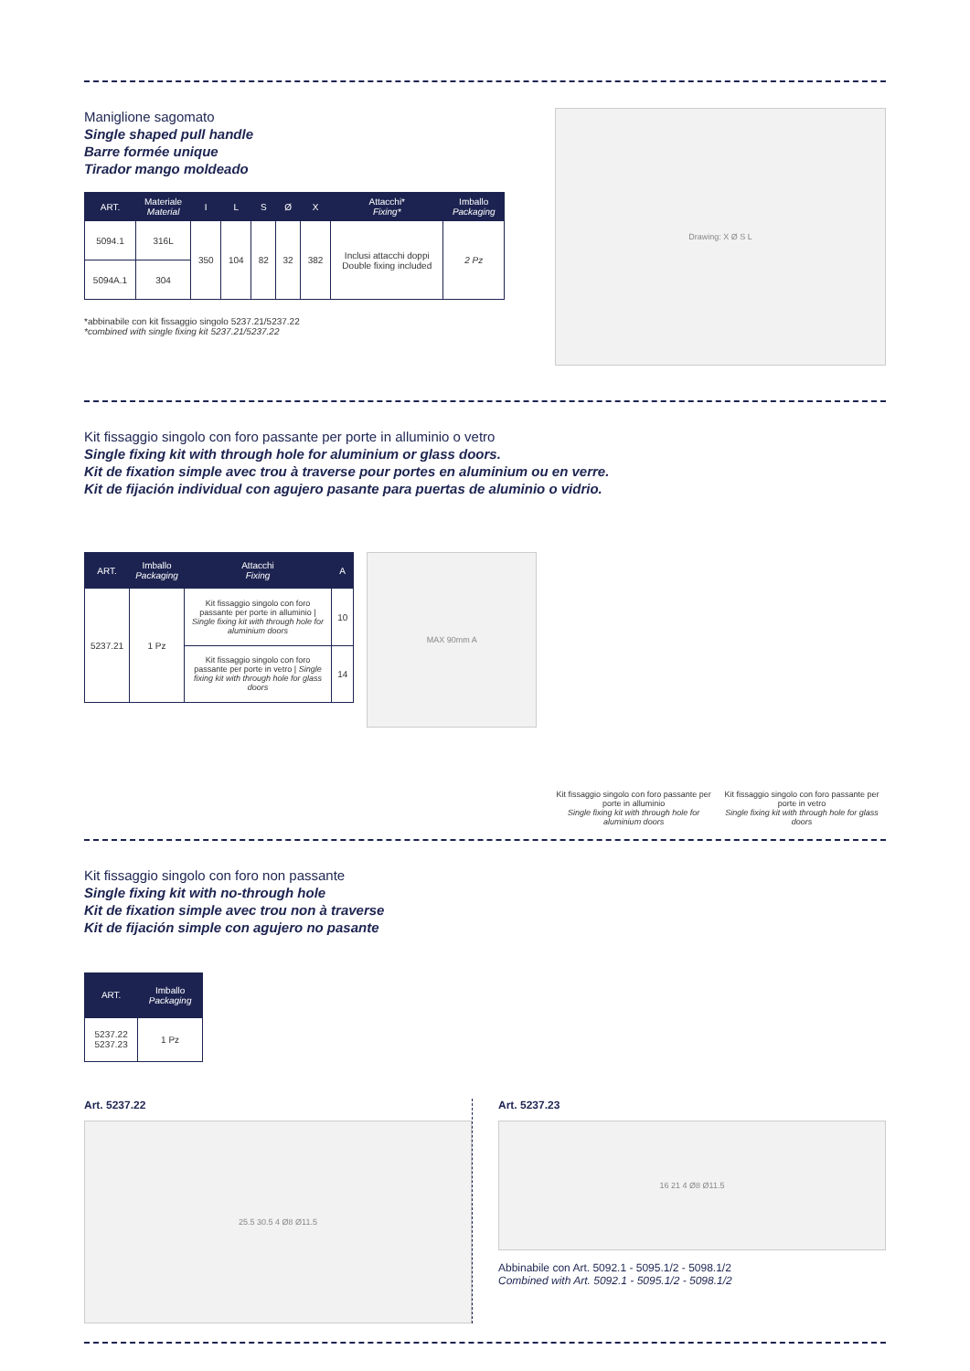Maniglione sagomato
Single shaped pull handle
Barre formée unique
Tirador mango moldeado
| ART. | Materiale Material | I | L | S | Ø | X | Attacchi* Fixing* | Imballo Packaging |
| --- | --- | --- | --- | --- | --- | --- | --- | --- |
| 5094.1 | 316L | 350 | 104 | 82 | 32 | 382 | Inclusi attacchi doppi Double fixing included | 2 Pz |
| 5094A.1 | 304 | | | | | | | |
*abbinabile con kit fissaggio singolo 5237.21/5237.22
*combined with single fixing kit 5237.21/5237.22
Drawing: X Ø S L
Kit fissaggio singolo con foro passante per porte in alluminio o vetro
Single fixing kit with through hole for aluminium or glass doors.
Kit de fixation simple avec trou à traverse pour portes en aluminium ou en verre.
Kit de fijación individual con agujero pasante para puertas de aluminio o vidrio.
| ART. | Imballo Packaging | Attacchi Fixing | A |
| --- | --- | --- | --- |
| 5237.21 | 1 Pz | Kit fissaggio singolo con foro passante per porte in alluminio / Single fixing kit with through hole for aluminium doors | 10 |
| | | Kit fissaggio singolo con foro passante per porte in vetro / Single fixing kit with through hole for glass doors | 14 |
MAX 90mm A
Kit fissaggio singolo con foro passante per porte in alluminio
Single fixing kit with through hole for aluminium doors
Kit fissaggio singolo con foro passante per porte in vetro
Single fixing kit with through hole for glass doors
Kit fissaggio singolo con foro non passante
Single fixing kit with no-through hole
Kit de fixation simple avec trou non à traverse
Kit de fijación simple con agujero no pasante
| ART. | Imballo Packaging |
| --- | --- |
| 5237.22 5237.23 | 1 Pz |
Art. 5237.22
25.5 30.5 4 Ø8 Ø11.5
Art. 5237.23
16 21 4 Ø8 Ø11.5
Abbinabile con Art. 5092.1 - 5095.1/2 - 5098.1/2
Combined with Art. 5092.1 - 5095.1/2 - 5098.1/2